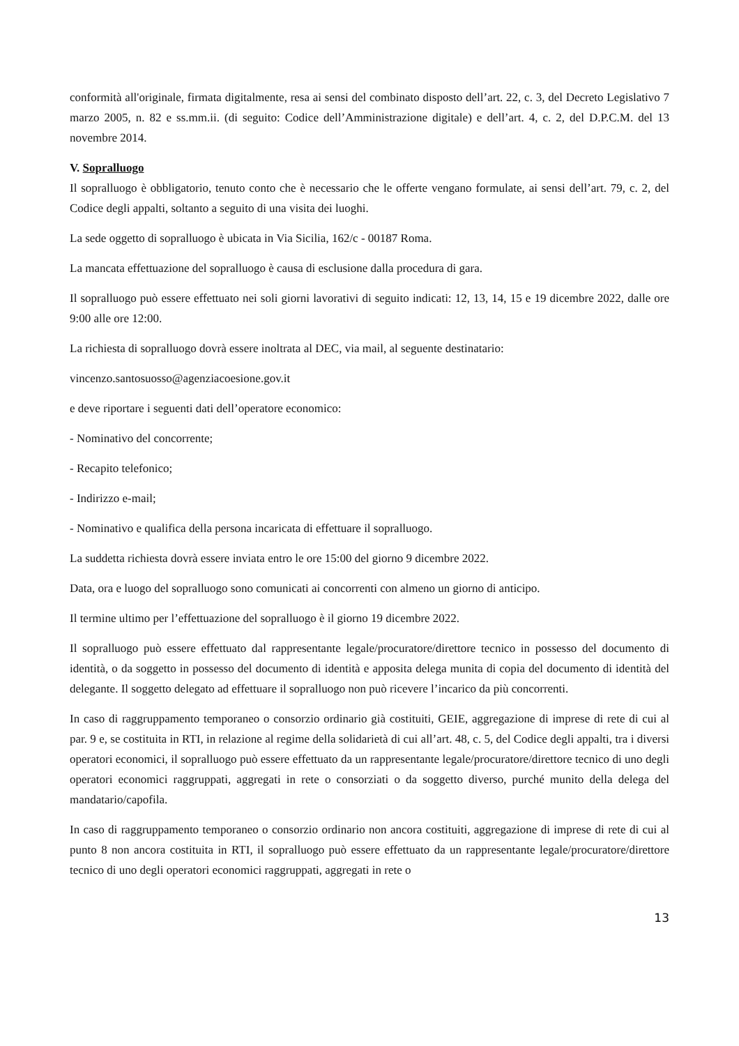conformità all'originale, firmata digitalmente, resa ai sensi del combinato disposto dell’art. 22, c. 3, del Decreto Legislativo 7 marzo 2005, n. 82 e ss.mm.ii. (di seguito: Codice dell’Amministrazione digitale) e dell’art. 4, c. 2, del D.P.C.M. del 13 novembre 2014.
V. Sopralluogo
Il sopralluogo è obbligatorio, tenuto conto che è necessario che le offerte vengano formulate, ai sensi dell’art. 79, c. 2, del Codice degli appalti, soltanto a seguito di una visita dei luoghi.
La sede oggetto di sopralluogo è ubicata in Via Sicilia, 162/c - 00187 Roma.
La mancata effettuazione del sopralluogo è causa di esclusione dalla procedura di gara.
Il sopralluogo può essere effettuato nei soli giorni lavorativi di seguito indicati: 12, 13, 14, 15 e 19 dicembre 2022, dalle ore 9:00 alle ore 12:00.
La richiesta di sopralluogo dovrà essere inoltrata al DEC, via mail, al seguente destinatario:
vincenzo.santosuosso@agenziacoesione.gov.it
e deve riportare i seguenti dati dell’operatore economico:
- Nominativo del concorrente;
- Recapito telefonico;
- Indirizzo e-mail;
- Nominativo e qualifica della persona incaricata di effettuare il sopralluogo.
La suddetta richiesta dovrà essere inviata entro le ore 15:00 del giorno 9 dicembre 2022.
Data, ora e luogo del sopralluogo sono comunicati ai concorrenti con almeno un giorno di anticipo.
Il termine ultimo per l’effettuazione del sopralluogo è il giorno 19 dicembre 2022.
Il sopralluogo può essere effettuato dal rappresentante legale/procuratore/direttore tecnico in possesso del documento di identità, o da soggetto in possesso del documento di identità e apposita delega munita di copia del documento di identità del delegante. Il soggetto delegato ad effettuare il sopralluogo non può ricevere l’incarico da più concorrenti.
In caso di raggruppamento temporaneo o consorzio ordinario già costituiti, GEIE, aggregazione di imprese di rete di cui al par. 9 e, se costituita in RTI, in relazione al regime della solidarietà di cui all’art. 48, c. 5, del Codice degli appalti, tra i diversi operatori economici, il sopralluogo può essere effettuato da un rappresentante legale/procuratore/direttore tecnico di uno degli operatori economici raggruppati, aggregati in rete o consorziati o da soggetto diverso, purché munito della delega del mandatario/capofila.
In caso di raggruppamento temporaneo o consorzio ordinario non ancora costituiti, aggregazione di imprese di rete di cui al punto 8 non ancora costituita in RTI, il sopralluogo può essere effettuato da un rappresentante legale/procuratore/direttore tecnico di uno degli operatori economici raggruppati, aggregati in rete o
13